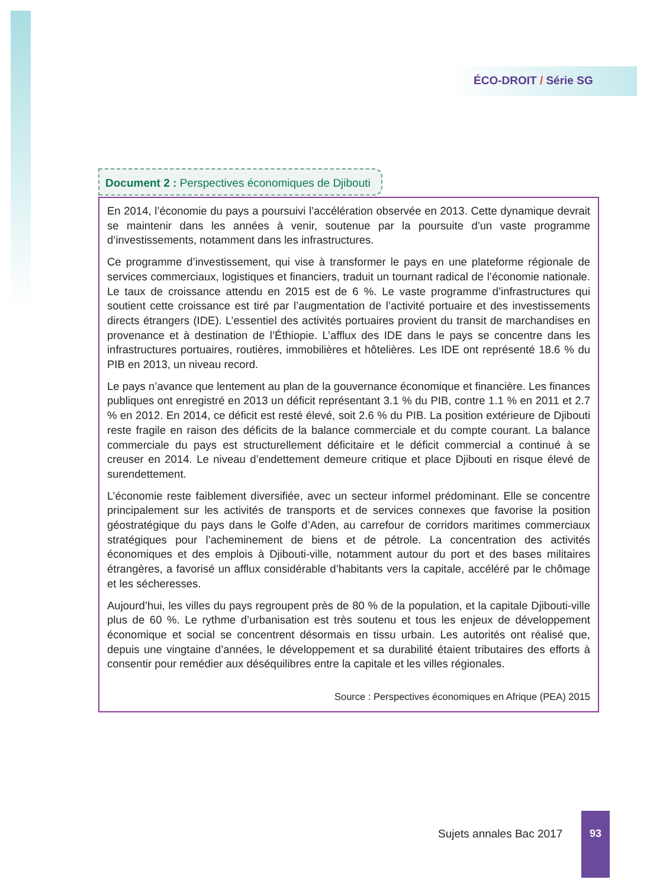ÉCO-DROIT / Série SG
Document 2 : Perspectives économiques de Djibouti
En 2014, l’économie du pays a poursuivi l’accélération observée en 2013. Cette dynamique devrait se maintenir dans les années à venir, soutenue par la poursuite d’un vaste programme d’investissements, notamment dans les infrastructures.
Ce programme d’investissement, qui vise à transformer le pays en une plateforme régionale de services commerciaux, logistiques et financiers, traduit un tournant radical de l’économie nationale. Le taux de croissance attendu en 2015 est de 6 %. Le vaste programme d’infrastructures qui soutient cette croissance est tiré par l’augmentation de l’activité portuaire et des investissements directs étrangers (IDE). L’essentiel des activités portuaires provient du transit de marchandises en provenance et à destination de l’Éthiopie. L’afflux des IDE dans le pays se concentre dans les infrastructures portuaires, routières, immobilières et hôtelières. Les IDE ont représenté 18.6 % du PIB en 2013, un niveau record.
Le pays n’avance que lentement au plan de la gouvernance économique et financière. Les finances publiques ont enregistré en 2013 un déficit représentant 3.1 % du PIB, contre 1.1 % en 2011 et 2.7 % en 2012. En 2014, ce déficit est resté élevé, soit 2.6 % du PIB. La position extérieure de Djibouti reste fragile en raison des déficits de la balance commerciale et du compte courant. La balance commerciale du pays est structurellement déficitaire et le déficit commercial a continué à se creuser en 2014. Le niveau d’endettement demeure critique et place Djibouti en risque élevé de surendettement.
L’économie reste faiblement diversifiée, avec un secteur informel prédominant. Elle se concentre principalement sur les activités de transports et de services connexes que favorise la position géostratégique du pays dans le Golfe d’Aden, au carrefour de corridors maritimes commerciaux stratégiques pour l’acheminement de biens et de pétrole. La concentration des activités économiques et des emplois à Djibouti-ville, notamment autour du port et des bases militaires étrangères, a favorisé un afflux considérable d’habitants vers la capitale, accéléré par le chômage et les sécheresses.
Aujourd’hui, les villes du pays regroupent près de 80 % de la population, et la capitale Djibouti-ville plus de 60 %. Le rythme d’urbanisation est très soutenu et tous les enjeux de développement économique et social se concentrent désormais en tissu urbain. Les autorités ont réalisé que, depuis une vingtaine d’années, le développement et sa durabilité étaient tributaires des efforts à consentir pour remédier aux déséquilibres entre la capitale et les villes régionales.
Source : Perspectives économiques en Afrique (PEA) 2015
Sujets annales Bac 2017
93